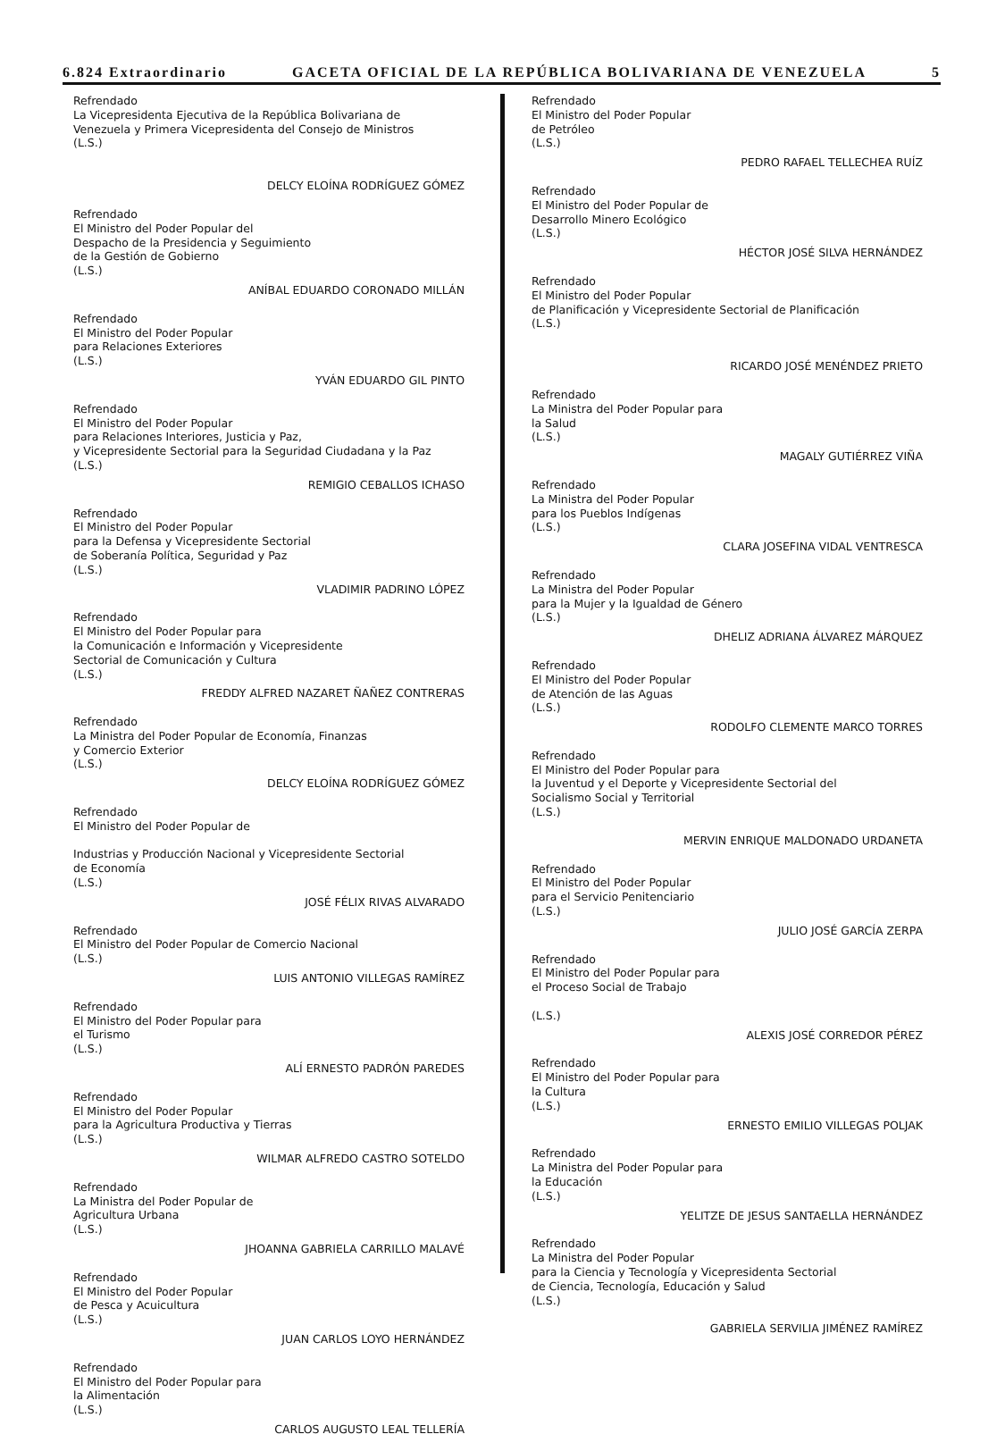6.824 Extraordinario GACETA OFICIAL DE LA REPÚBLICA BOLIVARIANA DE VENEZUELA 5
Refrendado
La Vicepresidenta Ejecutiva de la República Bolivariana de
Venezuela y Primera Vicepresidenta del Consejo de Ministros
(L.S.)
DELCY ELOÍNA RODRÍGUEZ GÓMEZ
Refrendado
El Ministro del Poder Popular del
Despacho de la Presidencia y Seguimiento
de la Gestión de Gobierno
(L.S.)
ANÍBAL EDUARDO CORONADO MILLÁN
Refrendado
El Ministro del Poder Popular
para Relaciones Exteriores
(L.S.)
YVÁN EDUARDO GIL PINTO
Refrendado
El Ministro del Poder Popular
para Relaciones Interiores, Justicia y Paz,
y Vicepresidente Sectorial para la Seguridad Ciudadana y la Paz
(L.S.)
REMIGIO CEBALLOS ICHASO
Refrendado
El Ministro del Poder Popular
para la Defensa y Vicepresidente Sectorial
de Soberanía Política, Seguridad y Paz
(L.S.)
VLADIMIR PADRINO LÓPEZ
Refrendado
El Ministro del Poder Popular para
la Comunicación e Información y Vicepresidente
Sectorial de Comunicación y Cultura
(L.S.)
FREDDY ALFRED NAZARET ÑAÑEZ CONTRERAS
Refrendado
La Ministra del Poder Popular de Economía, Finanzas
y Comercio Exterior
(L.S.)
DELCY ELOÍNA RODRÍGUEZ GÓMEZ
Refrendado
El Ministro del Poder Popular de
Industrias y Producción Nacional y Vicepresidente Sectorial
de Economía
(L.S.)
JOSÉ FÉLIX RIVAS ALVARADO
Refrendado
El Ministro del Poder Popular de Comercio Nacional
(L.S.)
LUIS ANTONIO VILLEGAS RAMÍREZ
Refrendado
El Ministro del Poder Popular para
el Turismo
(L.S.)
ALÍ ERNESTO PADRÓN PAREDES
Refrendado
El Ministro del Poder Popular
para la Agricultura Productiva y Tierras
(L.S.)
WILMAR ALFREDO CASTRO SOTELDO
Refrendado
La Ministra del Poder Popular de
Agricultura Urbana
(L.S.)
JHOANNA GABRIELA CARRILLO MALAVÉ
Refrendado
El Ministro del Poder Popular
de Pesca y Acuicultura
(L.S.)
JUAN CARLOS LOYO HERNÁNDEZ
Refrendado
El Ministro del Poder Popular para
la Alimentación
(L.S.)
CARLOS AUGUSTO LEAL TELLERÍA
Refrendado
El Ministro del Poder Popular
de Petróleo
(L.S.)
PEDRO RAFAEL TELLECHEA RUÍZ
Refrendado
El Ministro del Poder Popular de
Desarrollo Minero Ecológico
(L.S.)
HÉCTOR JOSÉ SILVA HERNÁNDEZ
Refrendado
El Ministro del Poder Popular
de Planificación y Vicepresidente Sectorial de Planificación
(L.S.)
RICARDO JOSÉ MENÉNDEZ PRIETO
Refrendado
La Ministra del Poder Popular para
la Salud
(L.S.)
MAGALY GUTIÉRREZ VIÑA
Refrendado
La Ministra del Poder Popular
para los Pueblos Indígenas
(L.S.)
CLARA JOSEFINA VIDAL VENTRESCA
Refrendado
La Ministra del Poder Popular
para la Mujer y la Igualdad de Género
(L.S.)
DHELIZ ADRIANA ÁLVAREZ MÁRQUEZ
Refrendado
El Ministro del Poder Popular
de Atención de las Aguas
(L.S.)
RODOLFO CLEMENTE MARCO TORRES
Refrendado
El Ministro del Poder Popular para
la Juventud y el Deporte y Vicepresidente Sectorial del
Socialismo Social y Territorial
(L.S.)
MERVIN ENRIQUE MALDONADO URDANETA
Refrendado
El Ministro del Poder Popular
para el Servicio Penitenciario
(L.S.)
JULIO JOSÉ GARCÍA ZERPA
Refrendado
El Ministro del Poder Popular para
el Proceso Social de Trabajo
(L.S.)
ALEXIS JOSÉ CORREDOR PÉREZ
Refrendado
El Ministro del Poder Popular para
la Cultura
(L.S.)
ERNESTO EMILIO VILLEGAS POLJAK
Refrendado
La Ministra del Poder Popular para
la Educación
(L.S.)
YELITZE DE JESUS SANTAELLA HERNÁNDEZ
Refrendado
La Ministra del Poder Popular
para la Ciencia y Tecnología y Vicepresidenta Sectorial
de Ciencia, Tecnología, Educación y Salud
(L.S.)
GABRIELA SERVILIA JIMÉNEZ RAMÍREZ